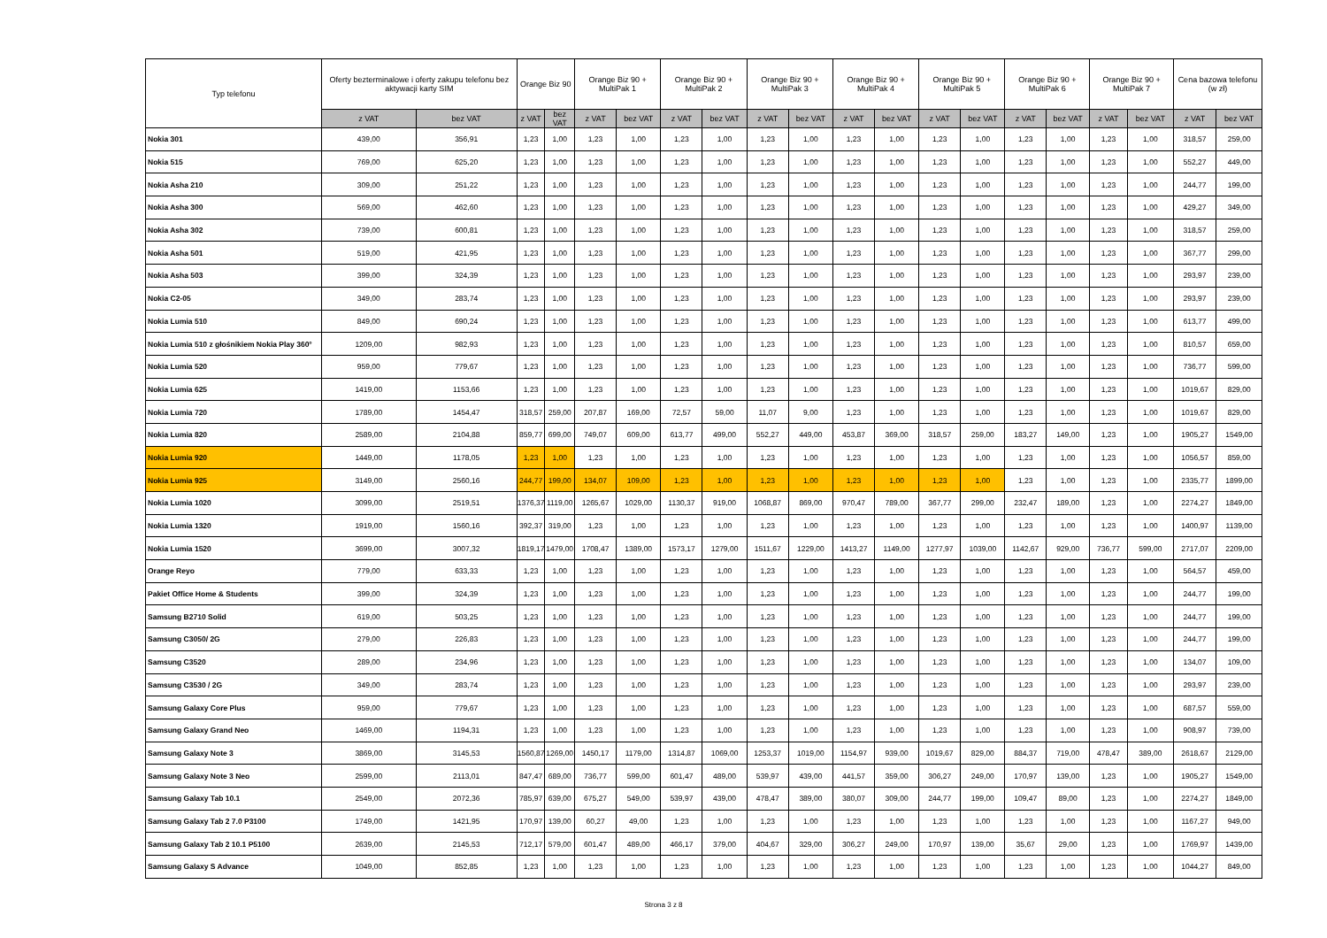| Typ telefonu | Oferty bezterminalowe i oferty zakupu telefonu bez aktywacji karty SIM | | Orange Biz 90 | | Orange Biz 90 + MultiPak 1 | | Orange Biz 90 + MultiPak 2 | | Orange Biz 90 + MultiPak 3 | | Orange Biz 90 + MultiPak 4 | | Orange Biz 90 + MultiPak 5 | | Orange Biz 90 + MultiPak 6 | | Orange Biz 90 + MultiPak 7 | | Cena bazowa telefonu (w zł) | |
| --- | --- | --- | --- | --- | --- | --- | --- | --- | --- | --- | --- | --- | --- | --- | --- | --- | --- | --- | --- | --- |
| | z VAT | bez VAT | z VAT | bez VAT | z VAT | bez VAT | z VAT | bez VAT | z VAT | bez VAT | z VAT | bez VAT | z VAT | bez VAT | z VAT | bez VAT | z VAT | bez VAT | z VAT | bez VAT |
| Nokia 301 | 439,00 | 356,91 | 1,23 | 1,00 | 1,23 | 1,00 | 1,23 | 1,00 | 1,23 | 1,00 | 1,23 | 1,00 | 1,23 | 1,00 | 1,23 | 1,00 | 1,23 | 1,00 | 318,57 | 259,00 |
| Nokia 515 | 769,00 | 625,20 | 1,23 | 1,00 | 1,23 | 1,00 | 1,23 | 1,00 | 1,23 | 1,00 | 1,23 | 1,00 | 1,23 | 1,00 | 1,23 | 1,00 | 1,23 | 1,00 | 552,27 | 449,00 |
| Nokia Asha 210 | 309,00 | 251,22 | 1,23 | 1,00 | 1,23 | 1,00 | 1,23 | 1,00 | 1,23 | 1,00 | 1,23 | 1,00 | 1,23 | 1,00 | 1,23 | 1,00 | 1,23 | 1,00 | 244,77 | 199,00 |
| Nokia Asha 300 | 569,00 | 462,60 | 1,23 | 1,00 | 1,23 | 1,00 | 1,23 | 1,00 | 1,23 | 1,00 | 1,23 | 1,00 | 1,23 | 1,00 | 1,23 | 1,00 | 1,23 | 1,00 | 429,27 | 349,00 |
| Nokia Asha 302 | 739,00 | 600,81 | 1,23 | 1,00 | 1,23 | 1,00 | 1,23 | 1,00 | 1,23 | 1,00 | 1,23 | 1,00 | 1,23 | 1,00 | 1,23 | 1,00 | 1,23 | 1,00 | 318,57 | 259,00 |
| Nokia Asha 501 | 519,00 | 421,95 | 1,23 | 1,00 | 1,23 | 1,00 | 1,23 | 1,00 | 1,23 | 1,00 | 1,23 | 1,00 | 1,23 | 1,00 | 1,23 | 1,00 | 1,23 | 1,00 | 367,77 | 299,00 |
| Nokia Asha 503 | 399,00 | 324,39 | 1,23 | 1,00 | 1,23 | 1,00 | 1,23 | 1,00 | 1,23 | 1,00 | 1,23 | 1,00 | 1,23 | 1,00 | 1,23 | 1,00 | 1,23 | 1,00 | 293,97 | 239,00 |
| Nokia C2-05 | 349,00 | 283,74 | 1,23 | 1,00 | 1,23 | 1,00 | 1,23 | 1,00 | 1,23 | 1,00 | 1,23 | 1,00 | 1,23 | 1,00 | 1,23 | 1,00 | 1,23 | 1,00 | 293,97 | 239,00 |
| Nokia Lumia 510 | 849,00 | 690,24 | 1,23 | 1,00 | 1,23 | 1,00 | 1,23 | 1,00 | 1,23 | 1,00 | 1,23 | 1,00 | 1,23 | 1,00 | 1,23 | 1,00 | 1,23 | 1,00 | 613,77 | 499,00 |
| Nokia Lumia 510 z głośnikiem Nokia Play 360° | 1209,00 | 982,93 | 1,23 | 1,00 | 1,23 | 1,00 | 1,23 | 1,00 | 1,23 | 1,00 | 1,23 | 1,00 | 1,23 | 1,00 | 1,23 | 1,00 | 1,23 | 1,00 | 810,57 | 659,00 |
| Nokia Lumia 520 | 959,00 | 779,67 | 1,23 | 1,00 | 1,23 | 1,00 | 1,23 | 1,00 | 1,23 | 1,00 | 1,23 | 1,00 | 1,23 | 1,00 | 1,23 | 1,00 | 1,23 | 1,00 | 736,77 | 599,00 |
| Nokia Lumia 625 | 1419,00 | 1153,66 | 1,23 | 1,00 | 1,23 | 1,00 | 1,23 | 1,00 | 1,23 | 1,00 | 1,23 | 1,00 | 1,23 | 1,00 | 1,23 | 1,00 | 1,23 | 1,00 | 1019,67 | 829,00 |
| Nokia Lumia 720 | 1789,00 | 1454,47 | 318,57 | 259,00 | 207,87 | 169,00 | 72,57 | 59,00 | 11,07 | 9,00 | 1,23 | 1,00 | 1,23 | 1,00 | 1,23 | 1,00 | 1,23 | 1,00 | 1019,67 | 829,00 |
| Nokia Lumia 820 | 2589,00 | 2104,88 | 859,77 | 699,00 | 749,07 | 609,00 | 613,77 | 499,00 | 552,27 | 449,00 | 453,87 | 369,00 | 318,57 | 259,00 | 183,27 | 149,00 | 1,23 | 1,00 | 1905,27 | 1549,00 |
| Nokia Lumia 920 | 1449,00 | 1178,05 | 1,23 | 1,00 | 1,23 | 1,00 | 1,23 | 1,00 | 1,23 | 1,00 | 1,23 | 1,00 | 1,23 | 1,00 | 1,23 | 1,00 | 1,23 | 1,00 | 1056,57 | 859,00 |
| Nokia Lumia 925 | 3149,00 | 2560,16 | 244,77 | 199,00 | 134,07 | 109,00 | 1,23 | 1,00 | 1,23 | 1,00 | 1,23 | 1,00 | 1,23 | 1,00 | 1,23 | 1,00 | 1,23 | 1,00 | 2335,77 | 1899,00 |
| Nokia Lumia 1020 | 3099,00 | 2519,51 | 1376,37 | 1119,00 | 1265,67 | 1029,00 | 1130,37 | 919,00 | 1068,87 | 869,00 | 970,47 | 789,00 | 367,77 | 299,00 | 232,47 | 189,00 | 1,23 | 1,00 | 2274,27 | 1849,00 |
| Nokia Lumia 1320 | 1919,00 | 1560,16 | 392,37 | 319,00 | 1,23 | 1,00 | 1,23 | 1,00 | 1,23 | 1,00 | 1,23 | 1,00 | 1,23 | 1,00 | 1,23 | 1,00 | 1,23 | 1,00 | 1400,97 | 1139,00 |
| Nokia Lumia 1520 | 3699,00 | 3007,32 | 1819,17 | 1479,00 | 1708,47 | 1389,00 | 1573,17 | 1279,00 | 1511,67 | 1229,00 | 1413,27 | 1149,00 | 1277,97 | 1039,00 | 1142,67 | 929,00 | 736,77 | 599,00 | 2717,07 | 2209,00 |
| Orange Reyo | 779,00 | 633,33 | 1,23 | 1,00 | 1,23 | 1,00 | 1,23 | 1,00 | 1,23 | 1,00 | 1,23 | 1,00 | 1,23 | 1,00 | 1,23 | 1,00 | 1,23 | 1,00 | 564,57 | 459,00 |
| Pakiet Office Home & Students | 399,00 | 324,39 | 1,23 | 1,00 | 1,23 | 1,00 | 1,23 | 1,00 | 1,23 | 1,00 | 1,23 | 1,00 | 1,23 | 1,00 | 1,23 | 1,00 | 1,23 | 1,00 | 244,77 | 199,00 |
| Samsung B2710 Solid | 619,00 | 503,25 | 1,23 | 1,00 | 1,23 | 1,00 | 1,23 | 1,00 | 1,23 | 1,00 | 1,23 | 1,00 | 1,23 | 1,00 | 1,23 | 1,00 | 1,23 | 1,00 | 244,77 | 199,00 |
| Samsung C3050/ 2G | 279,00 | 226,83 | 1,23 | 1,00 | 1,23 | 1,00 | 1,23 | 1,00 | 1,23 | 1,00 | 1,23 | 1,00 | 1,23 | 1,00 | 1,23 | 1,00 | 1,23 | 1,00 | 244,77 | 199,00 |
| Samsung C3520 | 289,00 | 234,96 | 1,23 | 1,00 | 1,23 | 1,00 | 1,23 | 1,00 | 1,23 | 1,00 | 1,23 | 1,00 | 1,23 | 1,00 | 1,23 | 1,00 | 1,23 | 1,00 | 134,07 | 109,00 |
| Samsung C3530 / 2G | 349,00 | 283,74 | 1,23 | 1,00 | 1,23 | 1,00 | 1,23 | 1,00 | 1,23 | 1,00 | 1,23 | 1,00 | 1,23 | 1,00 | 1,23 | 1,00 | 1,23 | 1,00 | 293,97 | 239,00 |
| Samsung Galaxy Core Plus | 959,00 | 779,67 | 1,23 | 1,00 | 1,23 | 1,00 | 1,23 | 1,00 | 1,23 | 1,00 | 1,23 | 1,00 | 1,23 | 1,00 | 1,23 | 1,00 | 1,23 | 1,00 | 687,57 | 559,00 |
| Samsung Galaxy Grand Neo | 1469,00 | 1194,31 | 1,23 | 1,00 | 1,23 | 1,00 | 1,23 | 1,00 | 1,23 | 1,00 | 1,23 | 1,00 | 1,23 | 1,00 | 1,23 | 1,00 | 1,23 | 1,00 | 908,97 | 739,00 |
| Samsung Galaxy Note 3 | 3869,00 | 3145,53 | 1560,87 | 1269,00 | 1450,17 | 1179,00 | 1314,87 | 1069,00 | 1253,37 | 1019,00 | 1154,97 | 939,00 | 1019,67 | 829,00 | 884,37 | 719,00 | 478,47 | 389,00 | 2618,67 | 2129,00 |
| Samsung Galaxy Note 3 Neo | 2599,00 | 2113,01 | 847,47 | 689,00 | 736,77 | 599,00 | 601,47 | 489,00 | 539,97 | 439,00 | 441,57 | 359,00 | 306,27 | 249,00 | 170,97 | 139,00 | 1,23 | 1,00 | 1905,27 | 1549,00 |
| Samsung Galaxy Tab 10.1 | 2549,00 | 2072,36 | 785,97 | 639,00 | 675,27 | 549,00 | 539,97 | 439,00 | 478,47 | 389,00 | 380,07 | 309,00 | 244,77 | 199,00 | 109,47 | 89,00 | 1,23 | 1,00 | 2274,27 | 1849,00 |
| Samsung Galaxy Tab 2 7.0 P3100 | 1749,00 | 1421,95 | 170,97 | 139,00 | 60,27 | 49,00 | 1,23 | 1,00 | 1,23 | 1,00 | 1,23 | 1,00 | 1,23 | 1,00 | 1,23 | 1,00 | 1,23 | 1,00 | 1167,27 | 949,00 |
| Samsung Galaxy Tab 2 10.1 P5100 | 2639,00 | 2145,53 | 712,17 | 579,00 | 601,47 | 489,00 | 466,17 | 379,00 | 404,67 | 329,00 | 306,27 | 249,00 | 170,97 | 139,00 | 35,67 | 29,00 | 1,23 | 1,00 | 1769,97 | 1439,00 |
| Samsung Galaxy S Advance | 1049,00 | 852,85 | 1,23 | 1,00 | 1,23 | 1,00 | 1,23 | 1,00 | 1,23 | 1,00 | 1,23 | 1,00 | 1,23 | 1,00 | 1,23 | 1,00 | 1,23 | 1,00 | 1044,27 | 849,00 |
Strona 3 z 8